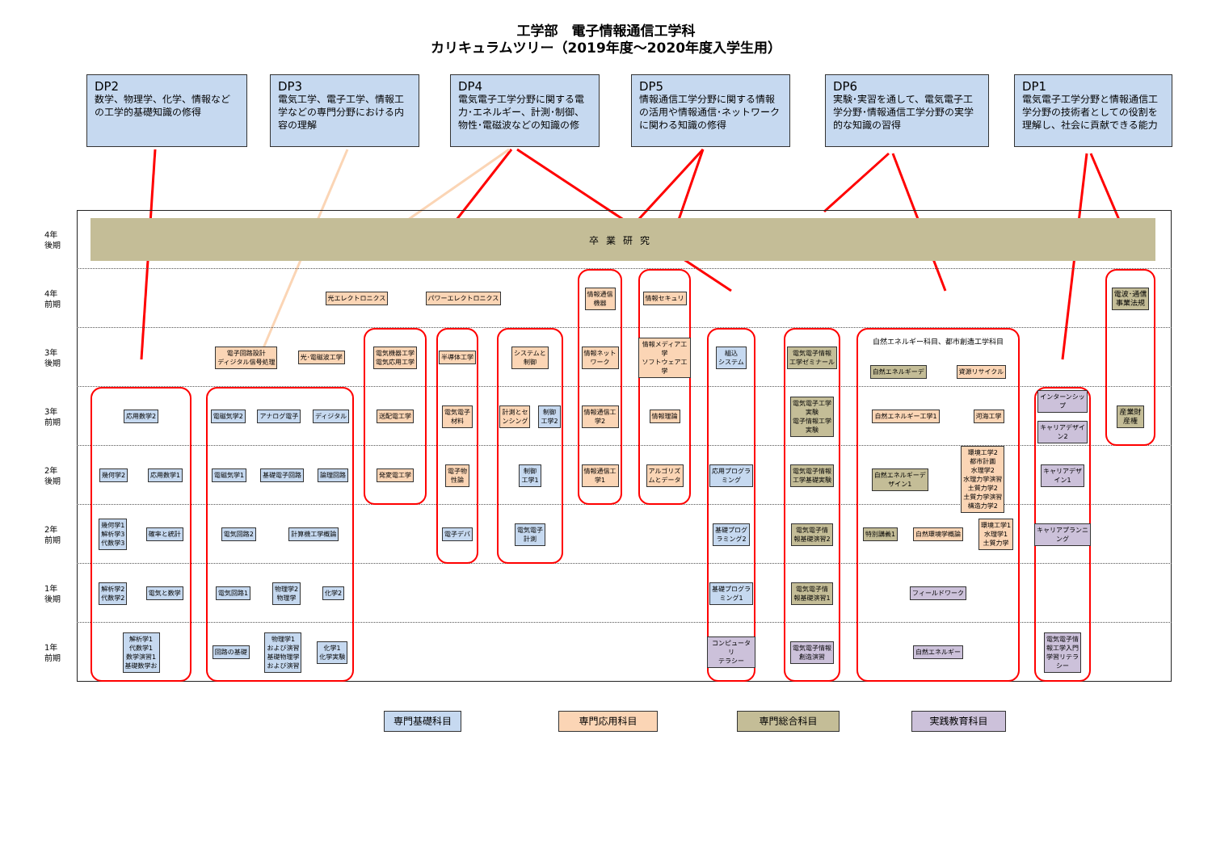工学部　電子情報通信工学科
カリキュラムツリー（2019年度～2020年度入学生用）
DP2
数学、物理学、化学、情報などの工学的基礎知識の修得
DP3
電気工学、電子工学、情報工学などの専門分野における内容の理解
DP4
電気電子工学分野に関する電力･エネルギー、計測･制御、物性･電磁波などの知識の修
DP5
情報通信工学分野に関する情報の活用や情報通信･ネットワークに関わる知識の修得
DP6
実験･実習を通して、電気電子工学分野･情報通信工学分野の実学的な知識の習得
DP1
電気電子工学分野と情報通信工学分野の技術者としての役割を理解し、社会に貢献できる能力
4年
後期
4年
前期
3年
後期
3年
前期
2年
後期
2年
前期
1年
後期
1年
前期
卒業研究
応用数学2
幾何学2
応用数学1
幾何学1
解析学3
代数学3
確率と統計
解析学2
代数学2
電気と数学
解析学1
代数学1
数学演習1
基礎数学お
光エレクトロニクス
電子回路設計
ディジタル信号処理
光･電磁波工学
電磁気学2
アナログ電子
ディジタル
電磁気学1
基礎電子回路
論理回路
電気回路2
計算機工学概論
電気回路1
物理学2
物理学
化学2
回路の基礎
物理学1
および演習
基礎物理学
および演習
化学1
化学実験
パワーエレクトロニクス
電気機器工学
電気応用工学
送配電工学
発変電工学
半導体工学
電気電子
材料
電子物
性論
電子デバ
システムと
制御
計測とセ
ンシング
制御
工学2
制御
工学1
電気電子
計測
情報通信
機器
情報ネット
ワーク
情報通信工
学2
情報通信工
学1
情報セキュリ
情報メディア工学
ソフトウェア工学
情報理論
アルゴリズ
ムとデータ
組込
システム
応用プログラ
ミング
基礎プログ
ラミング2
基礎プログラ
ミング1
コンピュータリ
テラシー
電気電子情報
工学ゼミナール
電気電子工学
実験
電子情報工学
実験
電気電子情報
工学基礎実験
電気電子情
報基礎演習2
電気電子情
報基礎演習1
電気電子情報
創造演習
自然エネルギー科目、都市創造工学科目
自然エネルギーデ
資源リサイクル
自然エネルギー工学1
河海工学
自然エネルギーデ
ザイン1
環境工学2
都市計画
水理学2
水理力学演習
土質力学2
土質力学演習
構造力学2
特別講義1
自然環境学概論
環境工学1
水理学1
土質力学
フィールドワーク
自然エネルギー
インターンシッ
プ
キャリアデザイ
ン2
キャリアデザ
イン1
キャリアプランニ
ング
電気電子情
報工学入門
学習リテラ
シー
電波･通信
事業法規
産業財
産権
専門基礎科目 専門応用科目 専門総合科目 実践教育科目